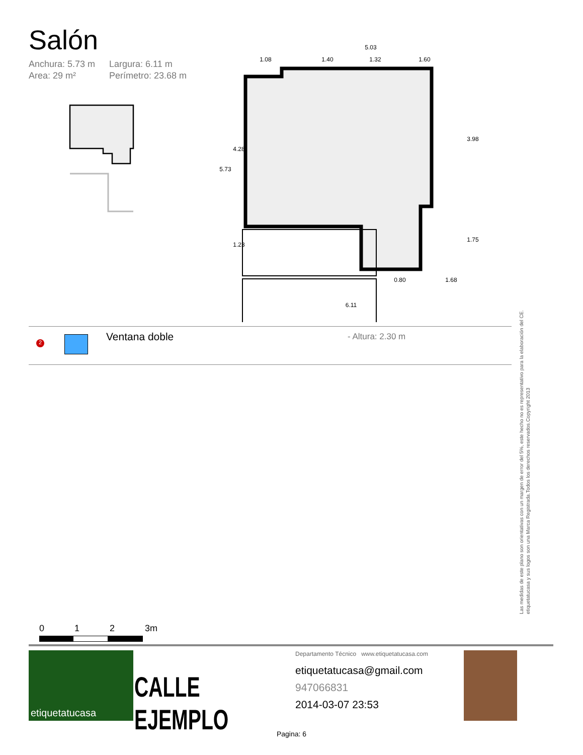Salón
Anchura: 5.73 m Largura: 6.11 m Area: 29 m² Perímetro: 23.68 m
5.03
1.08
1.40
1.32
1.60
0.80
1.68
6.11
5.73
4.28
1.23
3.98
1.75
2 Ventana doble - Altura: 2.30 m
Las medidas de este plano son orientativas con un margen de error del 5%, este hecho no es representativo para la elaboración del CE.
etiquetatucasa y sus logos son una Marca Registrada.Todos los derechos reservados.Copyright 2013
0 1 2 3m
etiquetatucasa
CALLE EJEMPLO
Departamento Técnico www.etiquetatucasa.com
etiquetatucasa@gmail.com
947066831
2014-03-07 23:53
Pagina: 6